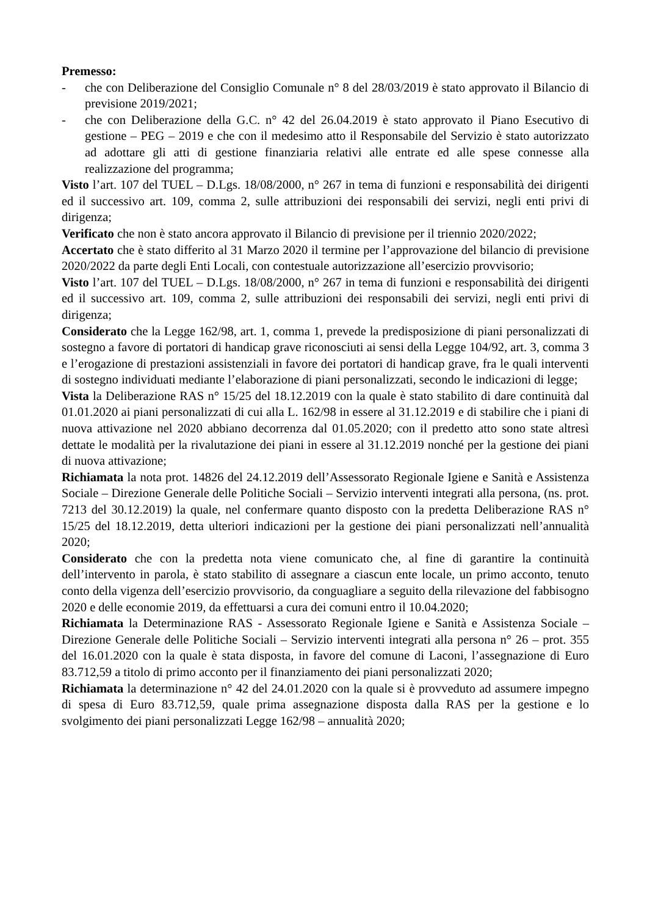Premesso:
- che con Deliberazione del Consiglio Comunale n° 8 del 28/03/2019 è stato approvato il Bilancio di previsione 2019/2021;
- che con Deliberazione della G.C. n° 42 del 26.04.2019 è stato approvato il Piano Esecutivo di gestione – PEG – 2019 e che con il medesimo atto il Responsabile del Servizio è stato autorizzato ad adottare gli atti di gestione finanziaria relativi alle entrate ed alle spese connesse alla realizzazione del programma;
Visto l’art. 107 del TUEL – D.Lgs. 18/08/2000, n° 267 in tema di funzioni e responsabilità dei dirigenti ed il successivo art. 109, comma 2, sulle attribuzioni dei responsabili dei servizi, negli enti privi di dirigenza;
Verificato che non è stato ancora approvato il Bilancio di previsione per il triennio 2020/2022;
Accertato che è stato differito al 31 Marzo 2020 il termine per l’approvazione del bilancio di previsione 2020/2022 da parte degli Enti Locali, con contestuale autorizzazione all’esercizio provvisorio;
Visto l’art. 107 del TUEL – D.Lgs. 18/08/2000, n° 267 in tema di funzioni e responsabilità dei dirigenti ed il successivo art. 109, comma 2, sulle attribuzioni dei responsabili dei servizi, negli enti privi di dirigenza;
Considerato che la Legge 162/98, art. 1, comma 1, prevede la predisposizione di piani personalizzati di sostegno a favore di portatori di handicap grave riconosciuti ai sensi della Legge 104/92, art. 3, comma 3 e l’erogazione di prestazioni assistenziali in favore dei portatori di handicap grave, fra le quali interventi di sostegno individuati mediante l’elaborazione di piani personalizzati, secondo le indicazioni di legge;
Vista la Deliberazione RAS n° 15/25 del 18.12.2019 con la quale è stato stabilito di dare continuità dal 01.01.2020 ai piani personalizzati di cui alla L. 162/98 in essere al 31.12.2019 e di stabilire che i piani di nuova attivazione nel 2020 abbiano decorrenza dal 01.05.2020; con il predetto atto sono state altresì dettate le modalità per la rivalutazione dei piani in essere al 31.12.2019 nonché per la gestione dei piani di nuova attivazione;
Richiamata la nota prot. 14826 del 24.12.2019 dell’Assessorato Regionale Igiene e Sanità e Assistenza Sociale – Direzione Generale delle Politiche Sociali – Servizio interventi integrati alla persona, (ns. prot. 7213 del 30.12.2019) la quale, nel confermare quanto disposto con la predetta Deliberazione RAS n° 15/25 del 18.12.2019, detta ulteriori indicazioni per la gestione dei piani personalizzati nell’annualità 2020;
Considerato che con la predetta nota viene comunicato che, al fine di garantire la continuità dell’intervento in parola, è stato stabilito di assegnare a ciascun ente locale, un primo acconto, tenuto conto della vigenza dell’esercizio provvisorio, da conguagliare a seguito della rilevazione del fabbisogno 2020 e delle economie 2019, da effettuarsi a cura dei comuni entro il 10.04.2020;
Richiamata la Determinazione RAS - Assessorato Regionale Igiene e Sanità e Assistenza Sociale – Direzione Generale delle Politiche Sociali – Servizio interventi integrati alla persona n° 26 – prot. 355 del 16.01.2020 con la quale è stata disposta, in favore del comune di Laconi, l’assegnazione di Euro 83.712,59 a titolo di primo acconto per il finanziamento dei piani personalizzati 2020;
Richiamata la determinazione n° 42 del 24.01.2020 con la quale si è provveduto ad assumere impegno di spesa di Euro 83.712,59, quale prima assegnazione disposta dalla RAS per la gestione e lo svolgimento dei piani personalizzati Legge 162/98 – annualità 2020;